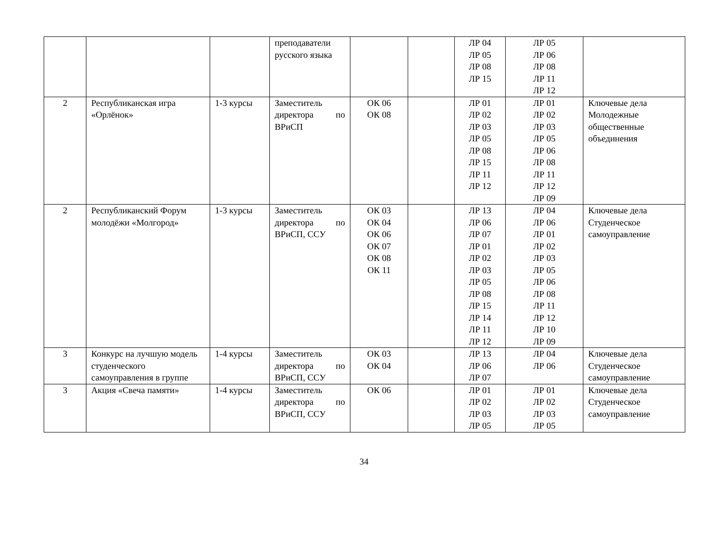| | | | преподаватели русского языка | | | ЛР 04 ЛР 05 ЛР 08 ЛР 15 | ЛР 05 ЛР 06 ЛР 08 ЛР 11 ЛР 12 | |
| 2 | Республиканская игра «Орлёнок» | 1-3 курсы | Заместитель директора по ВРиСП | ОК 06 ОК 08 | | ЛР 01 ЛР 02 ЛР 03 ЛР 05 ЛР 08 ЛР 15 ЛР 11 ЛР 12 | ЛР 01 ЛР 02 ЛР 03 ЛР 05 ЛР 06 ЛР 08 ЛР 11 ЛР 12 ЛР 09 | Ключевые дела Молодежные общественные объединения |
| 2 | Республиканский Форум молодёжи «Молгород» | 1-3 курсы | Заместитель директора по ВРиСП, ССУ | ОК 03 ОК 04 ОК 06 ОК 07 ОК 08 ОК 11 | | ЛР 13 ЛР 06 ЛР 07 ЛР 01 ЛР 02 ЛР 03 ЛР 05 ЛР 08 ЛР 15 ЛР 14 ЛР 11 ЛР 12 | ЛР 04 ЛР 06 ЛР 01 ЛР 02 ЛР 03 ЛР 05 ЛР 06 ЛР 08 ЛР 11 ЛР 12 ЛР 10 ЛР 09 | Ключевые дела Студенческое самоуправление |
| 3 | Конкурс на лучшую модель студенческого самоуправления в группе | 1-4 курсы | Заместитель директора по ВРиСП, ССУ | ОК 03 ОК 04 | | ЛР 13 ЛР 06 ЛР 07 | ЛР 04 ЛР 06 | Ключевые дела Студенческое самоуправление |
| 3 | Акция «Свеча памяти» | 1-4 курсы | Заместитель директора по ВРиСП, ССУ | ОК 06 | | ЛР 01 ЛР 02 ЛР 03 ЛР 05 | ЛР 01 ЛР 02 ЛР 03 ЛР 05 | Ключевые дела Студенческое самоуправление |
34